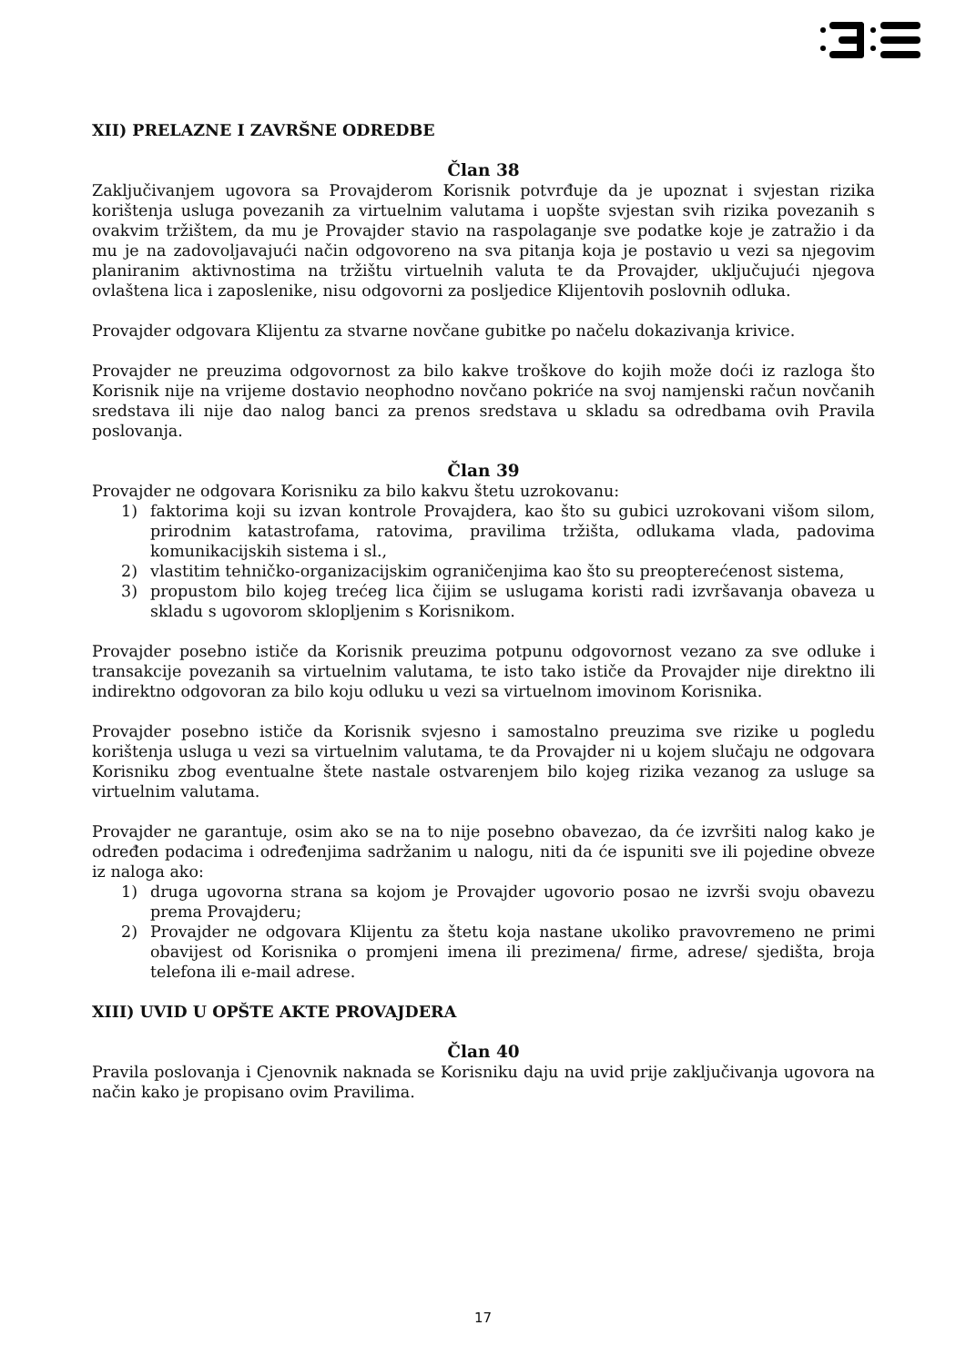XII) PRELAZNE I ZAVRŠNE ODREDBE
Član 38
Zaključivanjem ugovora sa Provajderom Korisnik potvrđuje da je upoznat i svjestan rizika korištenja usluga povezanih za virtuelnim valutama i uopšte svjestan svih rizika povezanih s ovakvim tržištem, da mu je Provajder stavio na raspolaganje sve podatke koje je zatražio i da mu je na zadovoljavajući način odgovoreno na sva pitanja koja je postavio u vezi sa njegovim planiranim aktivnostima na tržištu virtuelnih valuta te da Provajder, uključujući njegova ovlaštena lica i zaposlenike, nisu odgovorni za posljedice Klijentovih poslovnih odluka.
Provajder odgovara Klijentu za stvarne novčane gubitke po načelu dokazivanja krivice.
Provajder ne preuzima odgovornost za bilo kakve troškove do kojih može doći iz razloga što Korisnik nije na vrijeme dostavio neophodno novčano pokriće na svoj namjenski račun novčanih sredstava ili nije dao nalog banci za prenos sredstava u skladu sa odredbama ovih Pravila poslovanja.
Član 39
Provajder ne odgovara Korisniku za bilo kakvu štetu uzrokovanu:
1) faktorima koji su izvan kontrole Provajdera, kao što su gubici uzrokovani višom silom, prirodnim katastrofama, ratovima, pravilima tržišta, odlukama vlada, padovima komunikacijskih sistema i sl.,
2) vlastitim tehničko-organizacijskim ograničenjima kao što su preopterećenost sistema,
3) propustom bilo kojeg trećeg lica čijim se uslugama koristi radi izvršavanja obaveza u skladu s ugovorom sklopljenim s Korisnikom.
Provajder posebno ističe da Korisnik preuzima potpunu odgovornost vezano za sve odluke i transakcije povezanih sa virtuelnim valutama, te isto tako ističe da Provajder nije direktno ili indirektno odgovoran za bilo koju odluku u vezi sa virtuelnom imovinom Korisnika.
Provajder posebno ističe da Korisnik svjesno i samostalno preuzima sve rizike u pogledu korištenja usluga u vezi sa virtuelnim valutama, te da Provajder ni u kojem slučaju ne odgovara Korisniku zbog eventualne štete nastale ostvarenjem bilo kojeg rizika vezanog za usluge sa virtuelnim valutama.
Provajder ne garantuje, osim ako se na to nije posebno obavezao, da će izvršiti nalog kako je određen podacima i određenjima sadržanim u nalogu, niti da će ispuniti sve ili pojedine obveze iz naloga ako:
1) druga ugovorna strana sa kojom je Provajder ugovorio posao ne izvrši svoju obavezu prema Provajderu;
2) Provajder ne odgovara Klijentu za štetu koja nastane ukoliko pravovremeno ne primi obavijest od Korisnika o promjeni imena ili prezimena/ firme, adrese/ sjedišta, broja telefona ili e-mail adrese.
XIII) UVID U OPŠTE AKTE PROVAJDERA
Član 40
Pravila poslovanja i Cjenovnik naknada se Korisniku daju na uvid prije zaključivanja ugovora na način kako je propisano ovim Pravilima.
17